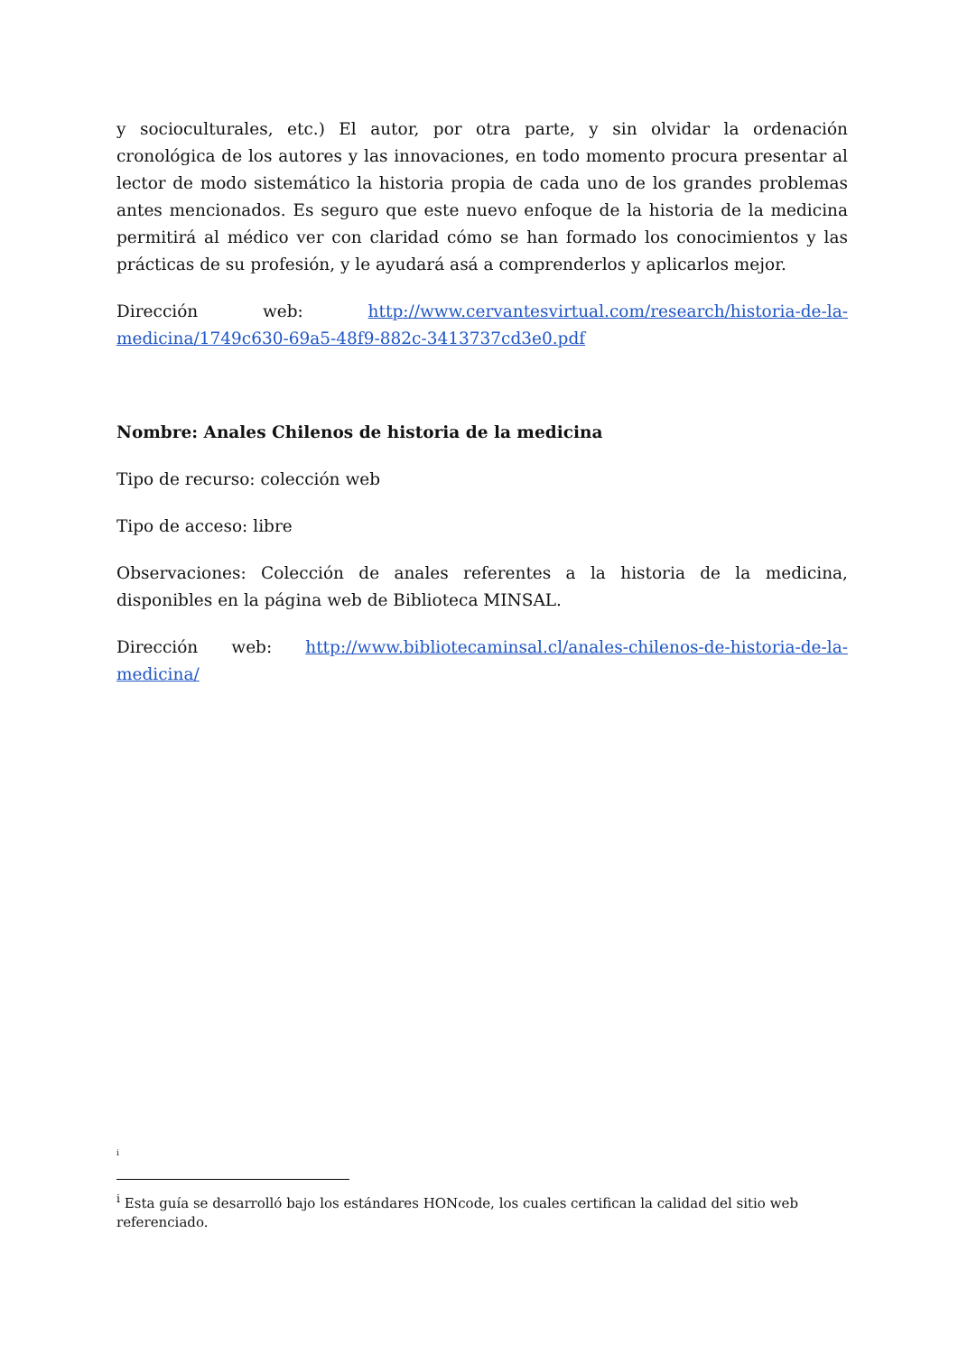y socioculturales, etc.) El autor, por otra parte, y sin olvidar la ordenación cronológica de los autores y las innovaciones, en todo momento procura presentar al lector de modo sistemático la historia propia de cada uno de los grandes problemas antes mencionados. Es seguro que este nuevo enfoque de la historia de la medicina permitirá al médico ver con claridad cómo se han formado los conocimientos y las prácticas de su profesión, y le ayudará asá a comprenderlos y aplicarlos mejor.
Dirección web: http://www.cervantesvirtual.com/research/historia-de-la-medicina/1749c630-69a5-48f9-882c-3413737cd3e0.pdf
Nombre: Anales Chilenos de historia de la medicina
Tipo de recurso: colección web
Tipo de acceso: libre
Observaciones: Colección de anales referentes a la historia de la medicina, disponibles en la página web de Biblioteca MINSAL.
Dirección web: http://www.bibliotecaminsal.cl/anales-chilenos-de-historia-de-la-medicina/
<sup>i</sup>
<sup>i</sup> Esta guía se desarrolló bajo los estándares HONcode, los cuales certifican la calidad del sitio web referenciado.